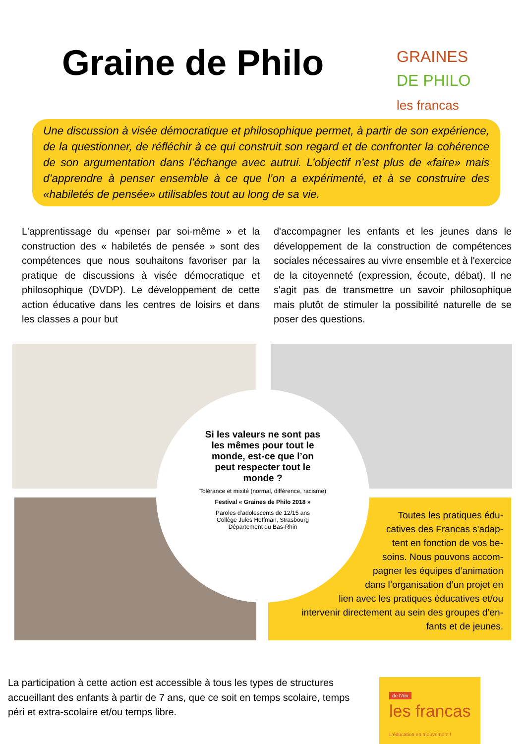Graine de Philo
GRAINES
DE PHILO
les francas
Une discussion à visée démocratique et philosophique permet, à partir de son expérience, de la questionner, de réfléchir à ce qui construit son regard et de confronter la cohérence de son argumentation dans l’échange avec autrui. L’objectif n’est plus de «faire» mais d’apprendre à penser ensemble à ce que l’on a expérimenté, et à se construire des «habiletés de pensée» utilisables tout au long de sa vie.
L'apprentissage du «penser par soi-même » et la construction des « habiletés de pensée » sont des compétences que nous souhaitons favoriser par la pratique de discussions à visée démocratique et philosophique (DVDP). Le développement de cette action éducative dans les centres de loisirs et dans les classes a pour but
d'accompagner les enfants et les jeunes dans le développement de la construction de compétences sociales nécessaires au vivre ensemble et à l'exercice de la citoyenneté (expression, écoute, débat). Il ne s'agit pas de transmettre un savoir philosophique mais plutôt de stimuler la possibilité naturelle de se poser des questions.
Toutes les pratiques édu-
catives des Francas s'adap-
tent en fonction de vos be-
soins. Nous pouvons accom-
pagner les équipes d’animation
dans l’organisation d’un projet en
lien avec les pratiques éducatives et/ou
intervenir directement au sein des groupes d’en-
fants et de jeunes.
Si les valeurs ne sont pas
les mêmes pour tout le
monde, est-ce que l’on
peut respecter tout le
monde ?
Tolérance et mixité (normal, différence, racisme)
Festival « Graines de Philo 2018 »
Paroles d’adolescents de 12/15 ans
Collège Jules Hoffman, Strasbourg
Département du Bas-Rhin
La participation à cette action est accessible à tous les types de structures accueillant des enfants à partir de 7 ans, que ce soit en temps scolaire, temps péri et extra-scolaire et/ou temps libre.
de l'Ain
les francas
L'éducation en mouvement !